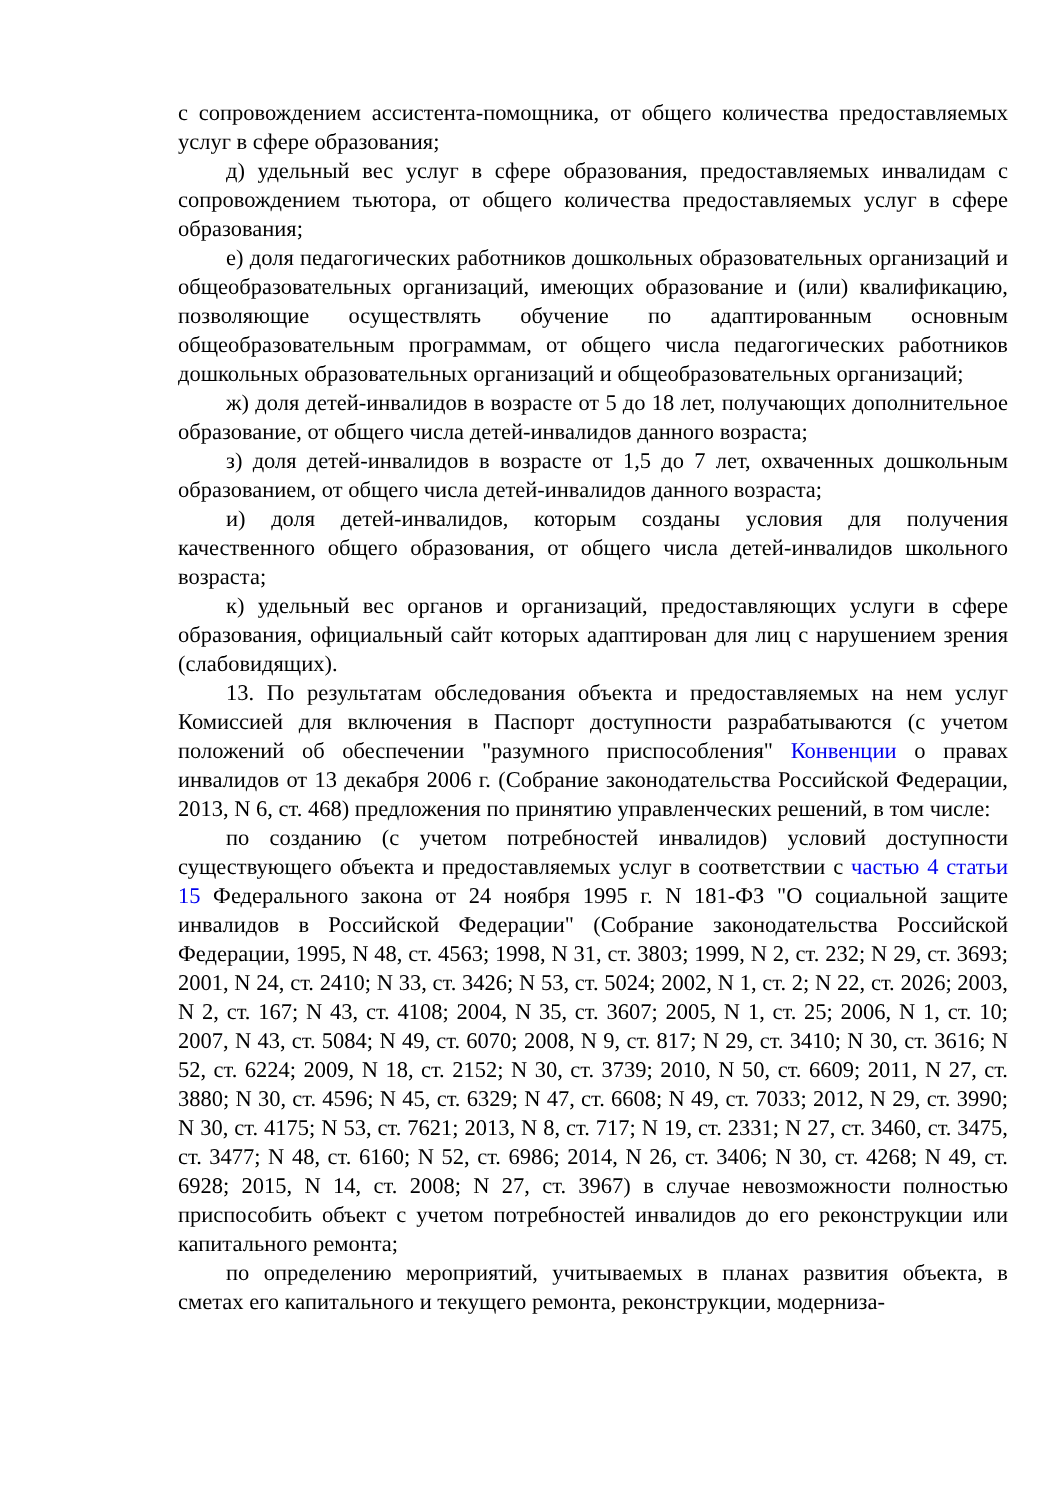с сопровождением ассистента-помощника, от общего количества предоставляемых услуг в сфере образования;
д) удельный вес услуг в сфере образования, предоставляемых инвалидам с сопровождением тьютора, от общего количества предоставляемых услуг в сфере образования;
е) доля педагогических работников дошкольных образовательных организаций и общеобразовательных организаций, имеющих образование и (или) квалификацию, позволяющие осуществлять обучение по адаптированным основным общеобразовательным программам, от общего числа педагогических работников дошкольных образовательных организаций и общеобразовательных организаций;
ж) доля детей-инвалидов в возрасте от 5 до 18 лет, получающих дополнительное образование, от общего числа детей-инвалидов данного возраста;
з) доля детей-инвалидов в возрасте от 1,5 до 7 лет, охваченных дошкольным образованием, от общего числа детей-инвалидов данного возраста;
и) доля детей-инвалидов, которым созданы условия для получения качественного общего образования, от общего числа детей-инвалидов школьного возраста;
к) удельный вес органов и организаций, предоставляющих услуги в сфере образования, официальный сайт которых адаптирован для лиц с нарушением зрения (слабовидящих).
13. По результатам обследования объекта и предоставляемых на нем услуг Комиссией для включения в Паспорт доступности разрабатываются (с учетом положений об обеспечении "разумного приспособления" Конвенции о правах инвалидов от 13 декабря 2006 г. (Собрание законодательства Российской Федерации, 2013, N 6, ст. 468) предложения по принятию управленческих решений, в том числе:
по созданию (с учетом потребностей инвалидов) условий доступности существующего объекта и предоставляемых услуг в соответствии с частью 4 статьи 15 Федерального закона от 24 ноября 1995 г. N 181-ФЗ "О социальной защите инвалидов в Российской Федерации" (Собрание законодательства Российской Федерации, 1995, N 48, ст. 4563; 1998, N 31, ст. 3803; 1999, N 2, ст. 232; N 29, ст. 3693; 2001, N 24, ст. 2410; N 33, ст. 3426; N 53, ст. 5024; 2002, N 1, ст. 2; N 22, ст. 2026; 2003, N 2, ст. 167; N 43, ст. 4108; 2004, N 35, ст. 3607; 2005, N 1, ст. 25; 2006, N 1, ст. 10; 2007, N 43, ст. 5084; N 49, ст. 6070; 2008, N 9, ст. 817; N 29, ст. 3410; N 30, ст. 3616; N 52, ст. 6224; 2009, N 18, ст. 2152; N 30, ст. 3739; 2010, N 50, ст. 6609; 2011, N 27, ст. 3880; N 30, ст. 4596; N 45, ст. 6329; N 47, ст. 6608; N 49, ст. 7033; 2012, N 29, ст. 3990; N 30, ст. 4175; N 53, ст. 7621; 2013, N 8, ст. 717; N 19, ст. 2331; N 27, ст. 3460, ст. 3475, ст. 3477; N 48, ст. 6160; N 52, ст. 6986; 2014, N 26, ст. 3406; N 30, ст. 4268; N 49, ст. 6928; 2015, N 14, ст. 2008; N 27, ст. 3967) в случае невозможности полностью приспособить объект с учетом потребностей инвалидов до его реконструкции или капитального ремонта;
по определению мероприятий, учитываемых в планах развития объекта, в сметах его капитального и текущего ремонта, реконструкции, модерниза-